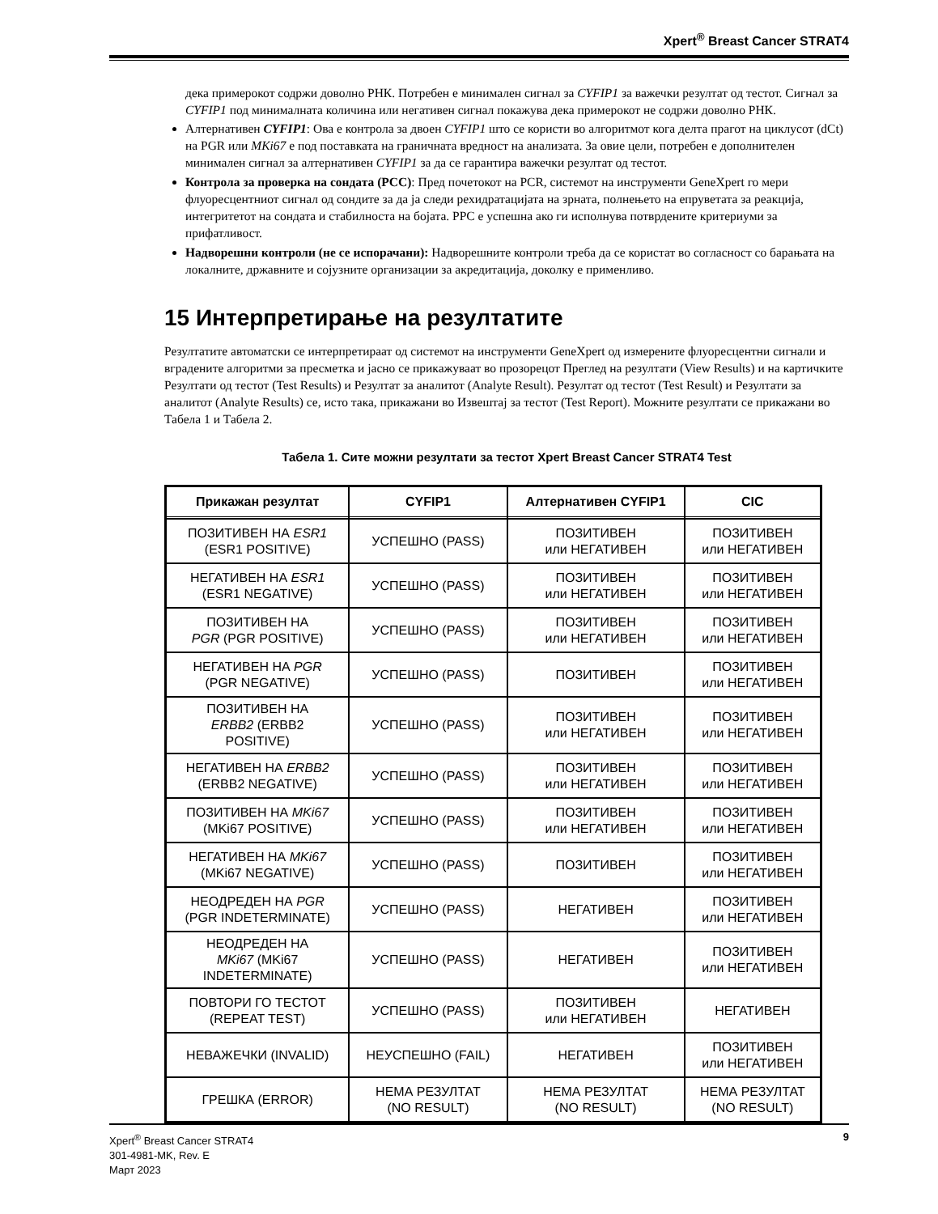Xpert<sup>®</sup> Breast Cancer STRAT4
дека примерокот содржи доволно РНК. Потребен е минимален сигнал за CYFIP1 за важечки резултат од тестот. Сигнал за CYFIP1 под минималната количина или негативен сигнал покажува дека примерокот не содржи доволно РНК.
Алтернативен CYFIP1: Ова е контрола за двоен CYFIP1 што се користи во алгоритмот кога делта прагот на циклусот (dCt) на PGR или MKi67 е под поставката на граничната вредност на анализата. За овие цели, потребен е дополнителен минимален сигнал за алтернативен CYFIP1 за да се гарантира важечки резултат од тестот.
Контрола за проверка на сондата (PCC): Пред почетокот на PCR, системот на инструменти GeneXpert го мери флуоресцентниот сигнал од сондите за да ја следи рехидратацијата на зрната, полнењето на епруветата за реакција, интегритетот на сондата и стабилноста на бојата. PPC е успешна ако ги исполнува потврдените критериуми за прифатливост.
Надворешни контроли (не се испорачани): Надворешните контроли треба да се користат во согласност со барањата на локалните, државните и сојузните организации за акредитација, доколку е применливо.
15 Интерпретирање на резултатите
Резултатите автоматски се интерпретираат од системот на инструменти GeneXpert од измерените флуоресцентни сигнали и вградените алгоритми за пресметка и јасно се прикажуваат во прозорецот Преглед на резултати (View Results) и на картичките Резултати од тестот (Test Results) и Резултат за аналитот (Analyte Result). Резултат од тестот (Test Result) и Резултати за аналитот (Analyte Results) се, исто така, прикажани во Извештај за тестот (Test Report). Можните резултати се прикажани во Табела 1 и Табела 2.
Табела 1. Сите можни резултати за тестот Xpert Breast Cancer STRAT4 Test
| Прикажан резултат | CYFIP1 | Алтернативен CYFIP1 | CIC |
| --- | --- | --- | --- |
| ПОЗИТИВЕН НА ESR1 (ESR1 POSITIVE) | УСПЕШНО (PASS) | ПОЗИТИВЕН или НЕГАТИВЕН | ПОЗИТИВЕН или НЕГАТИВЕН |
| НЕГАТИВЕН НА ESR1 (ESR1 NEGATIVE) | УСПЕШНО (PASS) | ПОЗИТИВЕН или НЕГАТИВЕН | ПОЗИТИВЕН или НЕГАТИВЕН |
| ПОЗИТИВЕН НА PGR (PGR POSITIVE) | УСПЕШНО (PASS) | ПОЗИТИВЕН или НЕГАТИВЕН | ПОЗИТИВЕН или НЕГАТИВЕН |
| НЕГАТИВЕН НА PGR (PGR NEGATIVE) | УСПЕШНО (PASS) | ПОЗИТИВЕН | ПОЗИТИВЕН или НЕГАТИВЕН |
| ПОЗИТИВЕН НА ERBB2 (ERBB2 POSITIVE) | УСПЕШНО (PASS) | ПОЗИТИВЕН или НЕГАТИВЕН | ПОЗИТИВЕН или НЕГАТИВЕН |
| НЕГАТИВЕН НА ERBB2 (ERBB2 NEGATIVE) | УСПЕШНО (PASS) | ПОЗИТИВЕН или НЕГАТИВЕН | ПОЗИТИВЕН или НЕГАТИВЕН |
| ПОЗИТИВЕН НА MKi67 (MKi67 POSITIVE) | УСПЕШНО (PASS) | ПОЗИТИВЕН или НЕГАТИВЕН | ПОЗИТИВЕН или НЕГАТИВЕН |
| НЕГАТИВЕН НА MKi67 (MKi67 NEGATIVE) | УСПЕШНО (PASS) | ПОЗИТИВЕН | ПОЗИТИВЕН или НЕГАТИВЕН |
| НЕОДРЕДЕН НА PGR (PGR INDETERMINATE) | УСПЕШНО (PASS) | НЕГАТИВЕН | ПОЗИТИВЕН или НЕГАТИВЕН |
| НЕОДРЕДЕН НА MKi67 (MKi67 INDETERMINATE) | УСПЕШНО (PASS) | НЕГАТИВЕН | ПОЗИТИВЕН или НЕГАТИВЕН |
| ПОВТОРИ ГО ТЕСТОТ (REPEAT TEST) | УСПЕШНО (PASS) | ПОЗИТИВЕН или НЕГАТИВЕН | НЕГАТИВЕН |
| НЕВАЖЕЧКИ (INVALID) | НЕУСПЕШНО (FAIL) | НЕГАТИВЕН | ПОЗИТИВЕН или НЕГАТИВЕН |
| ГРЕШКА (ERROR) | НЕМА РЕЗУЛТАТ (NO RESULT) | НЕМА РЕЗУЛТАТ (NO RESULT) | НЕМА РЕЗУЛТАТ (NO RESULT) |
Xpert<sup>®</sup> Breast Cancer STRAT4
301-4981-MK, Rev. E
Март 2023
9